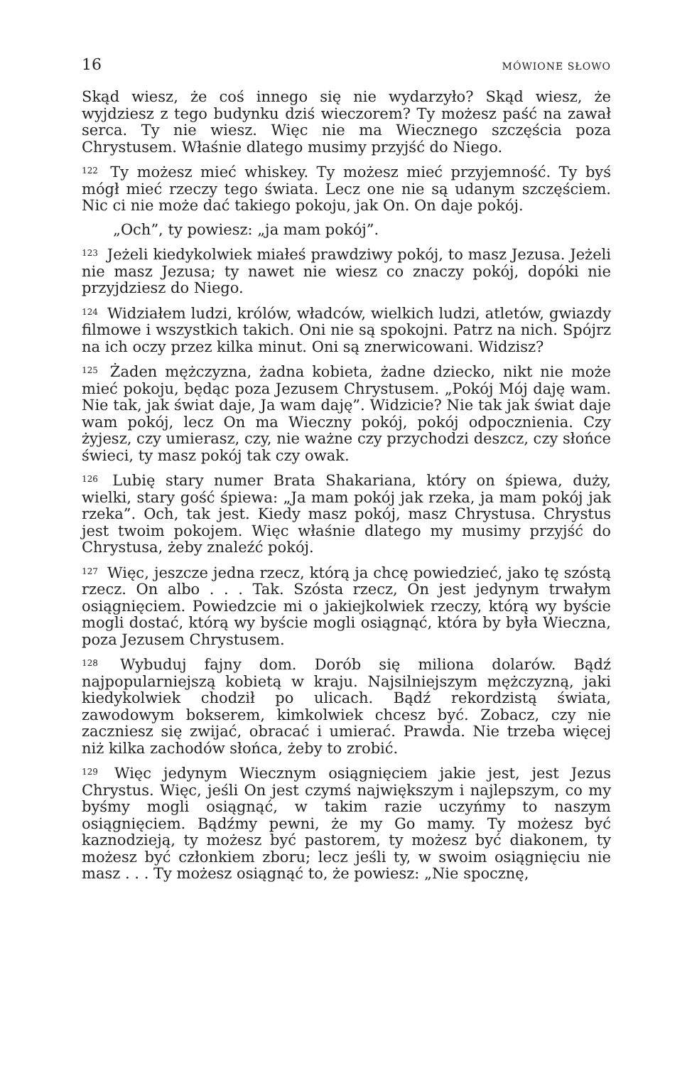16 MÓWIONE SŁOWO
Skąd wiesz, że coś innego się nie wydarzyło? Skąd wiesz, że wyjdziesz z tego budynku dziś wieczorem? Ty możesz paść na zawał serca. Ty nie wiesz. Więc nie ma Wiecznego szczęścia poza Chrystusem. Właśnie dlatego musimy przyjść do Niego.
<sup>122</sup> Ty możesz mieć whiskey. Ty możesz mieć przyjemność. Ty byś mógł mieć rzeczy tego świata. Lecz one nie są udanym szczęściem. Nic ci nie może dać takiego pokoju, jak On. On daje pokój.
„Och”, ty powiesz: „ja mam pokój”.
<sup>123</sup> Jeżeli kiedykolwiek miałeś prawdziwy pokój, to masz Jezusa. Jeżeli nie masz Jezusa; ty nawet nie wiesz co znaczy pokój, dopóki nie przyjdziesz do Niego.
<sup>124</sup> Widziałem ludzi, królów, władców, wielkich ludzi, atletów, gwiazdy filmowe i wszystkich takich. Oni nie są spokojni. Patrz na nich. Spójrz na ich oczy przez kilka minut. Oni są znerwicowani. Widzisz?
<sup>125</sup> Żaden mężczyzna, żadna kobieta, żadne dziecko, nikt nie może mieć pokoju, będąc poza Jezusem Chrystusem. „Pokój Mój daję wam. Nie tak, jak świat daje, Ja wam daję”. Widzicie? Nie tak jak świat daje wam pokój, lecz On ma Wieczny pokój, pokój odpocznienia. Czy żyjesz, czy umierasz, czy, nie ważne czy przychodzi deszcz, czy słońce świeci, ty masz pokój tak czy owak.
<sup>126</sup> Lubię stary numer Brata Shakariana, który on śpiewa, duży, wielki, stary gość śpiewa: „Ja mam pokój jak rzeka, ja mam pokój jak rzeka”. Och, tak jest. Kiedy masz pokój, masz Chrystusa. Chrystus jest twoim pokojem. Więc właśnie dlatego my musimy przyjść do Chrystusa, żeby znaleźć pokój.
<sup>127</sup> Więc, jeszcze jedna rzecz, którą ja chcę powiedzieć, jako tę szóstą rzecz. On albo . . . Tak. Szósta rzecz, On jest jedynym trwałym osiągnięciem. Powiedzcie mi o jakiejkolwiek rzeczy, którą wy byście mogli dostać, którą wy byście mogli osiągnąć, która by była Wieczna, poza Jezusem Chrystusem.
<sup>128</sup> Wybuduj fajny dom. Dorób się miliona dolarów. Bądź najpopularniejszą kobietą w kraju. Najsilniejszym mężczyzną, jaki kiedykolwiek chodził po ulicach. Bądź rekordzistą świata, zawodowym bokserem, kimkolwiek chcesz być. Zobacz, czy nie zaczniesz się zwijać, obracać i umierać. Prawda. Nie trzeba więcej niż kilka zachodów słońca, żeby to zrobić.
<sup>129</sup> Więc jedynym Wiecznym osiągnięciem jakie jest, jest Jezus Chrystus. Więc, jeśli On jest czymś największym i najlepszym, co my byśmy mogli osiągnąć, w takim razie uczyńmy to naszym osiągnięciem. Bądźmy pewni, że my Go mamy. Ty możesz być kaznodzieją, ty możesz być pastorem, ty możesz być diakonem, ty możesz być członkiem zboru; lecz jeśli ty, w swoim osiągnięciu nie masz . . . Ty możesz osiągnąć to, że powiesz: „Nie spocznę,